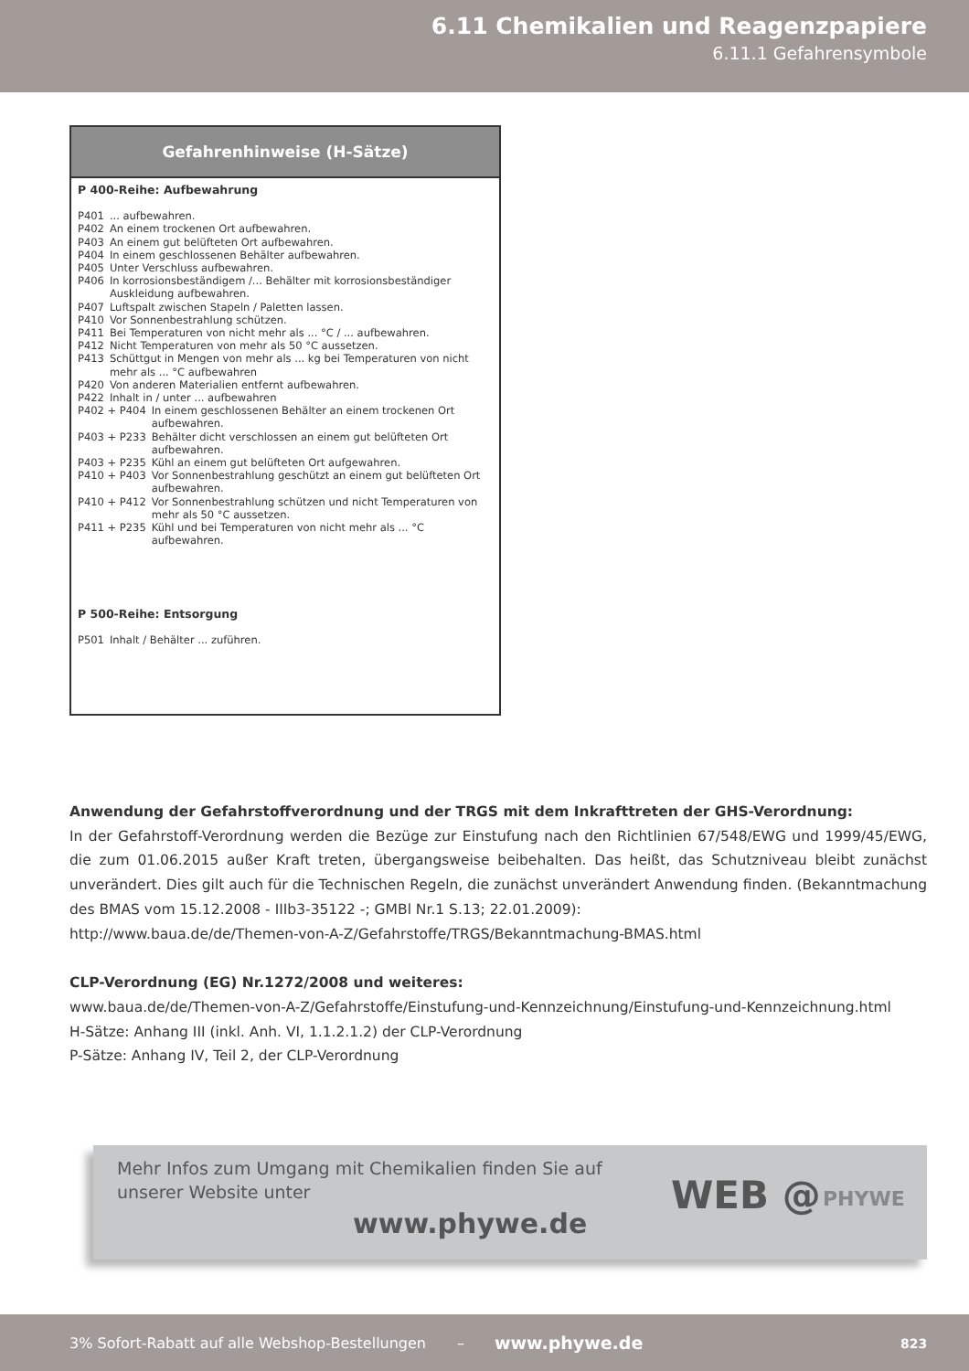6.11 Chemikalien und Reagenzpapiere
6.11.1 Gefahrensymbole
Gefahrenhinweise (H-Sätze)
P 400-Reihe: Aufbewahrung
| P401 | ... aufbewahren. |
| P402 | An einem trockenen Ort aufbewahren. |
| P403 | An einem gut belüfteten Ort aufbewahren. |
| P404 | In einem geschlossenen Behälter aufbewahren. |
| P405 | Unter Verschluss aufbewahren. |
| P406 | In korrosionsbeständigem /... Behälter mit korrosionsbeständiger Auskleidung aufbewahren. |
| P407 | Luftspalt zwischen Stapeln / Paletten lassen. |
| P410 | Vor Sonnenbestrahlung schützen. |
| P411 | Bei Temperaturen von nicht mehr als ... °C / ... aufbewahren. |
| P412 | Nicht Temperaturen von mehr als 50 °C aussetzen. |
| P413 | Schüttgut in Mengen von mehr als ... kg bei Temperaturen von nicht mehr als ... °C aufbewahren |
| P420 | Von anderen Materialien entfernt aufbewahren. |
| P422 | Inhalt in / unter ... aufbewahren |
| P402 + P404 | In einem geschlossenen Behälter an einem trockenen Ort aufbewahren. |
| P403 + P233 | Behälter dicht verschlossen an einem gut belüfteten Ort aufbewahren. |
| P403 + P235 | Kühl an einem gut belüfteten Ort aufgewahren. |
| P410 + P403 | Vor Sonnenbestrahlung geschützt an einem gut belüfteten Ort aufbewahren. |
| P410 + P412 | Vor Sonnenbestrahlung schützen und nicht Temperaturen von mehr als 50 °C aussetzen. |
| P411 + P235 | Kühl und bei Temperaturen von nicht mehr als ... °C aufbewahren. |
P 500-Reihe: Entsorgung
| P501 | Inhalt / Behälter ... zuführen. |
Anwendung der Gefahrstoffverordnung und der TRGS mit dem Inkrafttreten der GHS-Verordnung:
In der Gefahrstoff-Verordnung werden die Bezüge zur Einstufung nach den Richtlinien 67/548/EWG und 1999/45/EWG, die zum 01.06.2015 außer Kraft treten, übergangsweise beibehalten. Das heißt, das Schutzniveau bleibt zunächst unverändert. Dies gilt auch für die Technischen Regeln, die zunächst unverändert Anwendung finden. (Bekanntmachung des BMAS vom 15.12.2008 - IIIb3-35122 -; GMBl Nr.1 S.13; 22.01.2009):
http://www.baua.de/de/Themen-von-A-Z/Gefahrstoffe/TRGS/Bekanntmachung-BMAS.html
CLP-Verordnung (EG) Nr.1272/2008 und weiteres:
www.baua.de/de/Themen-von-A-Z/Gefahrstoffe/Einstufung-und-Kennzeichnung/Einstufung-und-Kennzeichnung.html
H-Sätze: Anhang III (inkl. Anh. VI, 1.1.2.1.2) der CLP-Verordnung
P-Sätze: Anhang IV, Teil 2, der CLP-Verordnung
Mehr Infos zum Umgang mit Chemikalien finden Sie auf
unserer Website unter
www.phywe.de
WEB @ PHYWE
3% Sofort-Rabatt auf alle Webshop-Bestellungen – www.phywe.de 823